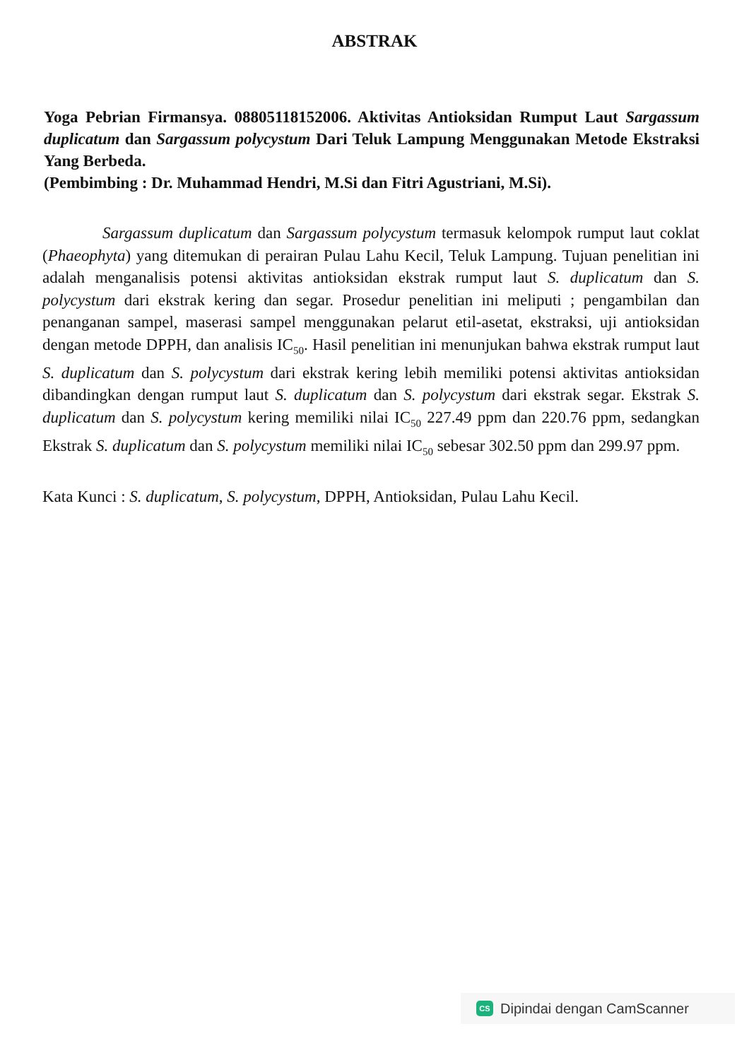ABSTRAK
Yoga Pebrian Firmansya. 08805118152006. Aktivitas Antioksidan Rumput Laut Sargassum duplicatum dan Sargassum polycystum Dari Teluk Lampung Menggunakan Metode Ekstraksi Yang Berbeda.
(Pembimbing : Dr. Muhammad Hendri, M.Si dan Fitri Agustriani, M.Si).
Sargassum duplicatum dan Sargassum polycystum termasuk kelompok rumput laut coklat (Phaeophyta) yang ditemukan di perairan Pulau Lahu Kecil, Teluk Lampung. Tujuan penelitian ini adalah menganalisis potensi aktivitas antioksidan ekstrak rumput laut S. duplicatum dan S. polycystum dari ekstrak kering dan segar. Prosedur penelitian ini meliputi ; pengambilan dan penanganan sampel, maserasi sampel menggunakan pelarut etil-asetat, ekstraksi, uji antioksidan dengan metode DPPH, dan analisis IC<sub>50</sub>. Hasil penelitian ini menunjukan bahwa ekstrak rumput laut S. duplicatum dan S. polycystum dari ekstrak kering lebih memiliki potensi aktivitas antioksidan dibandingkan dengan rumput laut S. duplicatum dan S. polycystum dari ekstrak segar. Ekstrak S. duplicatum dan S. polycystum kering memiliki nilai IC<sub>50</sub> 227.49 ppm dan 220.76 ppm, sedangkan Ekstrak S. duplicatum dan S. polycystum memiliki nilai IC<sub>50</sub> sebesar 302.50 ppm dan 299.97 ppm.
Kata Kunci : S. duplicatum, S. polycystum, DPPH, Antioksidan, Pulau Lahu Kecil.
CS Dipindai dengan CamScanner